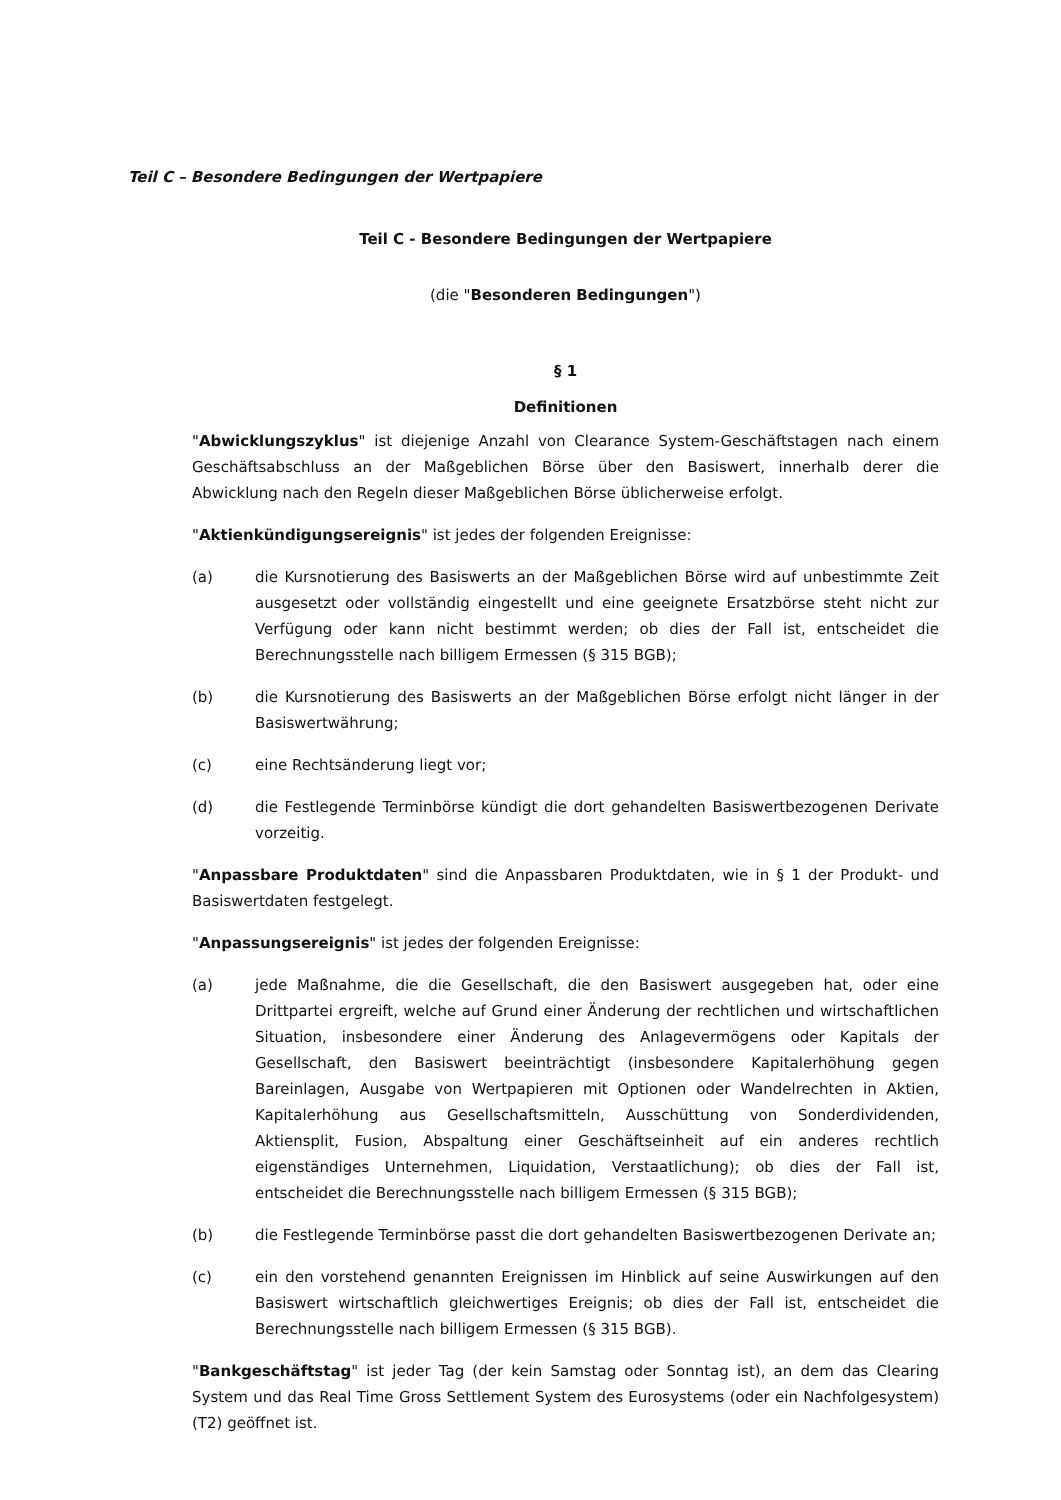Teil C – Besondere Bedingungen der Wertpapiere
Teil C - Besondere Bedingungen der Wertpapiere
(die "Besonderen Bedingungen")
§ 1
Definitionen
"Abwicklungszyklus" ist diejenige Anzahl von Clearance System-Geschäftstagen nach einem Geschäftsabschluss an der Maßgeblichen Börse über den Basiswert, innerhalb derer die Abwicklung nach den Regeln dieser Maßgeblichen Börse üblicherweise erfolgt.
"Aktienkündigungsereignis" ist jedes der folgenden Ereignisse:
(a) die Kursnotierung des Basiswerts an der Maßgeblichen Börse wird auf unbestimmte Zeit ausgesetzt oder vollständig eingestellt und eine geeignete Ersatzbörse steht nicht zur Verfügung oder kann nicht bestimmt werden; ob dies der Fall ist, entscheidet die Berechnungsstelle nach billigem Ermessen (§ 315 BGB);
(b) die Kursnotierung des Basiswerts an der Maßgeblichen Börse erfolgt nicht länger in der Basiswertwährung;
(c) eine Rechtsänderung liegt vor;
(d) die Festlegende Terminbörse kündigt die dort gehandelten Basiswertbezogenen Derivate vorzeitig.
"Anpassbare Produktdaten" sind die Anpassbaren Produktdaten, wie in § 1 der Produkt- und Basiswertdaten festgelegt.
"Anpassungsereignis" ist jedes der folgenden Ereignisse:
(a) jede Maßnahme, die die Gesellschaft, die den Basiswert ausgegeben hat, oder eine Drittpartei ergreift, welche auf Grund einer Änderung der rechtlichen und wirtschaftlichen Situation, insbesondere einer Änderung des Anlagevermögens oder Kapitals der Gesellschaft, den Basiswert beeinträchtigt (insbesondere Kapitalerhöhung gegen Bareinlagen, Ausgabe von Wertpapieren mit Optionen oder Wandelrechten in Aktien, Kapitalerhöhung aus Gesellschaftsmitteln, Ausschüttung von Sonderdividenden, Aktiensplit, Fusion, Abspaltung einer Geschäftseinheit auf ein anderes rechtlich eigenständiges Unternehmen, Liquidation, Verstaatlichung); ob dies der Fall ist, entscheidet die Berechnungsstelle nach billigem Ermessen (§ 315 BGB);
(b) die Festlegende Terminbörse passt die dort gehandelten Basiswertbezogenen Derivate an;
(c) ein den vorstehend genannten Ereignissen im Hinblick auf seine Auswirkungen auf den Basiswert wirtschaftlich gleichwertiges Ereignis; ob dies der Fall ist, entscheidet die Berechnungsstelle nach billigem Ermessen (§ 315 BGB).
"Bankgeschäftstag" ist jeder Tag (der kein Samstag oder Sonntag ist), an dem das Clearing System und das Real Time Gross Settlement System des Eurosystems (oder ein Nachfolgesystem) (T2) geöffnet ist.